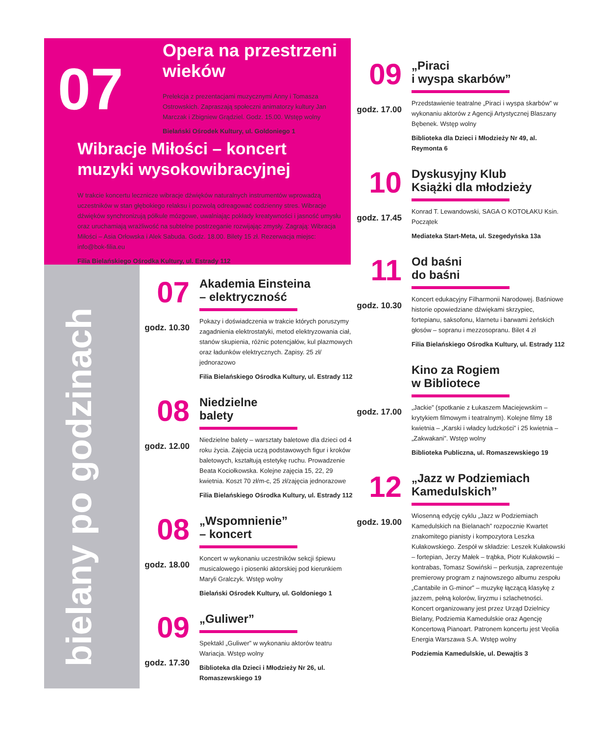bielany po godzinach
07
Opera na przestrzeni wieków
Prelekcja z prezentacjami muzycznymi Anny i Tomasza Ostrowskich. Zapraszają społeczni animatorzy kultury Jan Marczak i Zbigniew Grądziel. Godz. 15.00. Wstęp wolny
Bielański Ośrodek Kultury, ul. Goldoniego 1
Wibracje Miłości – koncert muzyki wysokowibracyjnej
W trakcie koncertu lecznicze wibracje dźwięków naturalnych instrumentów wprowadzą uczestników w stan głębokiego relaksu i pozwolą odreagować codzienny stres. Wibracje dźwięków synchronizują półkule mózgowe, uwalniając pokłady kreatywności i jasność umysłu oraz uruchamiają wrażliwość na subtelne postrzeganie rozwijając zmysły. Zagrają: Wibracja Miłości – Asia Orłowska i Alek Sabuda. Godz. 18.00. Bilety 15 zł. Rezerwacja miejsc: info@bok-filia.eu
Filia Bielańskiego Ośrodka Kultury, ul. Estrady 112
07
godz. 10.30
Akademia Einsteina
– elektryczność
Pokazy i doświadczenia w trakcie których poruszymy zagadnienia elektrostatyki, metod elektryzowania ciał, stanów skupienia, różnic potencjałów, kul plazmowych oraz ładunków elektrycznych. Zapisy. 25 zł/ jednorazowo
Filia Bielańskiego Ośrodka Kultury, ul. Estrady 112
08
godz. 12.00
Niedzielne
balety
Niedzielne balety – warsztaty baletowe dla dzieci od 4 roku życia. Zajęcia uczą podstawowych figur i kroków baletowych, kształtują estetykę ruchu. Prowadzenie Beata Kociołkowska. Kolejne zajęcia 15, 22, 29 kwietnia. Koszt 70 zł/m-c, 25 zł/zajęcia jednorazowe
Filia Bielańskiego Ośrodka Kultury, ul. Estrady 112
08
godz. 18.00
„Wspomnienie”
– koncert
Koncert w wykonaniu uczestników sekcji śpiewu musicalowego i piosenki aktorskiej pod kierunkiem Maryli Gralczyk. Wstęp wolny
Bielański Ośrodek Kultury, ul. Goldoniego 1
09
godz. 17.30
„Guliwer”
Spektakl „Guliwer” w wykonaniu aktorów teatru Wariacja. Wstęp wolny
Biblioteka dla Dzieci i Młodzieży Nr 26, ul. Romaszewskiego 19
09
godz. 17.00
„Piraci
i wyspa skarbów”
Przedstawienie teatralne „Piraci i wyspa skarbów” w wykonaniu aktorów z Agencji Artystycznej Blaszany Bębenek. Wstęp wolny
Biblioteka dla Dzieci i Młodzieży Nr 49, al. Reymonta 6
10
godz. 17.45
Dyskusyjny Klub
Książki dla młodzieży
Konrad T. Lewandowski, SAGA O KOTOŁAKU Ksin. Początek
Mediateka Start-Meta, ul. Szegedyńska 13a
11
godz. 10.30
Od baśni
do baśni
Koncert edukacyjny Filharmonii Narodowej. Baśniowe historie opowiedziane dźwiękami skrzypiec, fortepianu, saksofonu, klarnetu i barwami żeńskich głosów – sopranu i mezzosopranu. Bilet 4 zł
Filia Bielańskiego Ośrodka Kultury, ul. Estrady 112
godz. 17.00
Kino za Rogiem
w Bibliotece
„Jackie” (spotkanie z Łukaszem Maciejewskim – krytykiem filmowym i teatralnym). Kolejne filmy 18 kwietnia – „Karski i władcy ludzkości” i 25 kwietnia – „Zakwakani”. Wstęp wolny
Biblioteka Publiczna, ul. Romaszewskiego 19
12
godz. 19.00
„Jazz w Podziemiach
Kamedulskich”
Wiosenną edycję cyklu „Jazz w Podziemiach Kamedulskich na Bielanach” rozpocznie Kwartet znakomitego pianisty i kompozytora Leszka Kułakowskiego. Zespół w składzie: Leszek Kułakowski – fortepian, Jerzy Małek – trąbka, Piotr Kułakowski – kontrabas, Tomasz Sowiński – perkusja, zaprezentuje premierowy program z najnowszego albumu zespołu „Cantabile in G-minor” – muzykę łączącą klasykę z jazzem, pełną kolorów, liryzmu i szlachetności. Koncert organizowany jest przez Urząd Dzielnicy Bielany, Podziemia Kamedulskie oraz Agencję Koncertową Pianoart. Patronem koncertu jest Veolia Energia Warszawa S.A. Wstęp wolny
Podziemia Kamedulskie, ul. Dewajtis 3